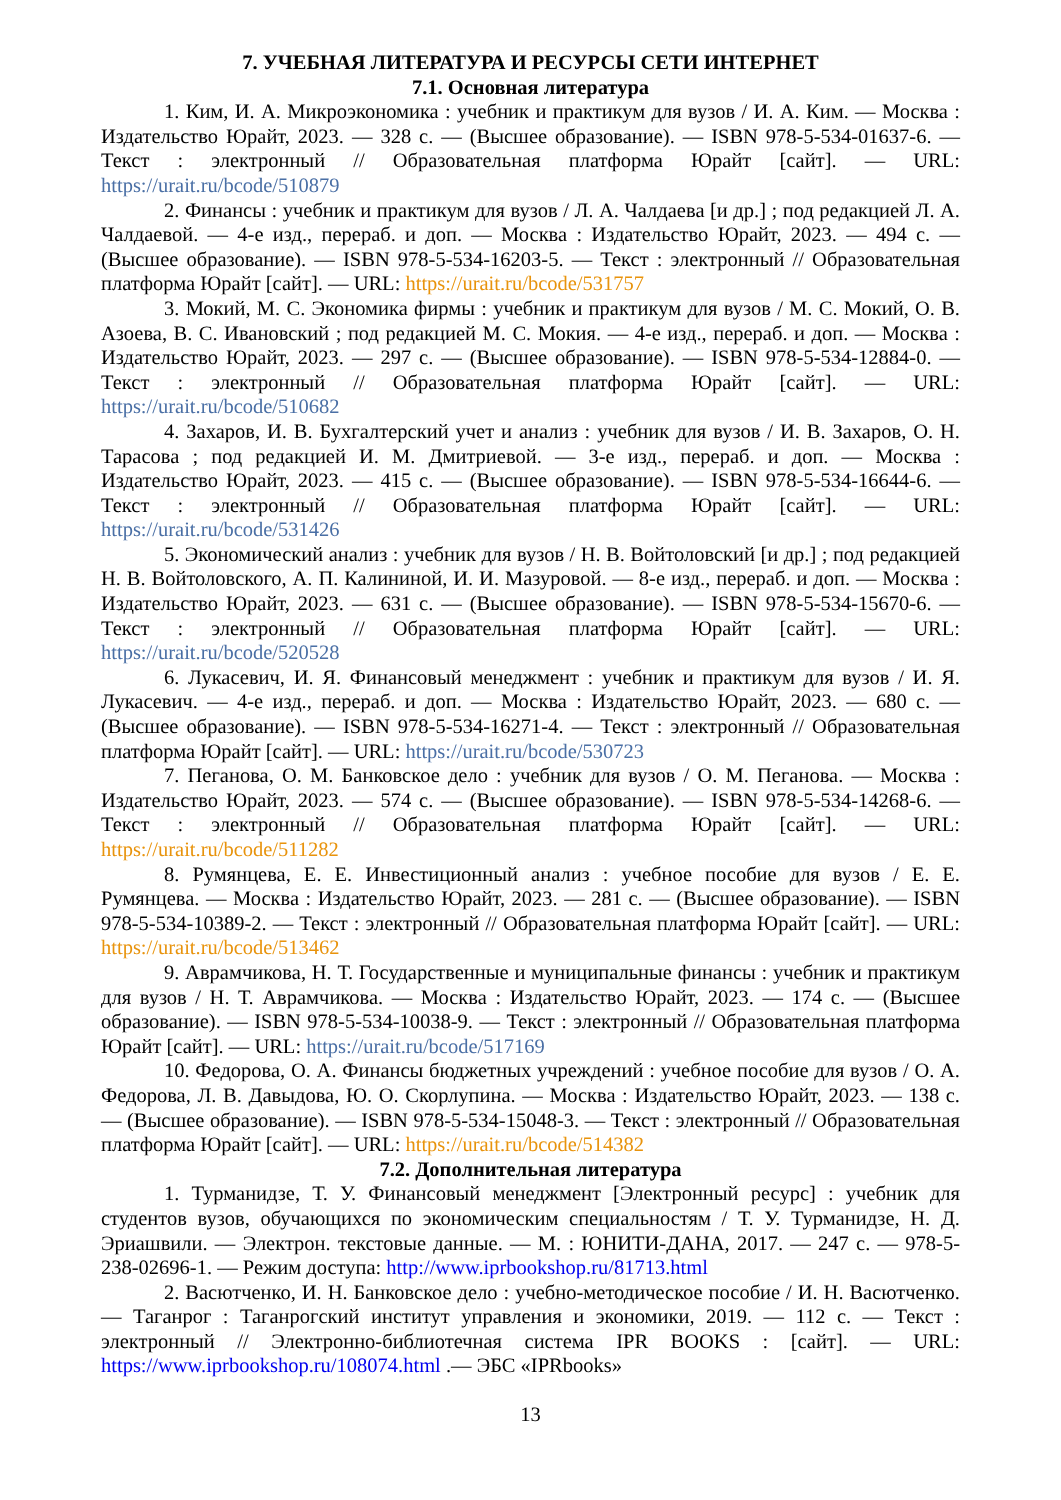7. УЧЕБНАЯ ЛИТЕРАТУРА И РЕСУРСЫ СЕТИ ИНТЕРНЕТ
7.1. Основная литература
1. Ким, И. А. Микроэкономика : учебник и практикум для вузов / И. А. Ким. — Москва : Издательство Юрайт, 2023. — 328 с. — (Высшее образование). — ISBN 978-5-534-01637-6. — Текст : электронный // Образовательная платформа Юрайт [сайт]. — URL: https://urait.ru/bcode/510879
2. Финансы : учебник и практикум для вузов / Л. А. Чалдаева [и др.] ; под редакцией Л. А. Чалдаевой. — 4-е изд., перераб. и доп. — Москва : Издательство Юрайт, 2023. — 494 с. — (Высшее образование). — ISBN 978-5-534-16203-5. — Текст : электронный // Образовательная платформа Юрайт [сайт]. — URL: https://urait.ru/bcode/531757
3. Мокий, М. С. Экономика фирмы : учебник и практикум для вузов / М. С. Мокий, О. В. Азоева, В. С. Ивановский ; под редакцией М. С. Мокия. — 4-е изд., перераб. и доп. — Москва : Издательство Юрайт, 2023. — 297 с. — (Высшее образование). — ISBN 978-5-534-12884-0. — Текст : электронный // Образовательная платформа Юрайт [сайт]. — URL: https://urait.ru/bcode/510682
4. Захаров, И. В. Бухгалтерский учет и анализ : учебник для вузов / И. В. Захаров, О. Н. Тарасова ; под редакцией И. М. Дмитриевой. — 3-е изд., перераб. и доп. — Москва : Издательство Юрайт, 2023. — 415 с. — (Высшее образование). — ISBN 978-5-534-16644-6. — Текст : электронный // Образовательная платформа Юрайт [сайт]. — URL: https://urait.ru/bcode/531426
5. Экономический анализ : учебник для вузов / Н. В. Войтоловский [и др.] ; под редакцией Н. В. Войтоловского, А. П. Калининой, И. И. Мазуровой. — 8-е изд., перераб. и доп. — Москва : Издательство Юрайт, 2023. — 631 с. — (Высшее образование). — ISBN 978-5-534-15670-6. — Текст : электронный // Образовательная платформа Юрайт [сайт]. — URL: https://urait.ru/bcode/520528
6. Лукасевич, И. Я. Финансовый менеджмент : учебник и практикум для вузов / И. Я. Лукасевич. — 4-е изд., перераб. и доп. — Москва : Издательство Юрайт, 2023. — 680 с. — (Высшее образование). — ISBN 978-5-534-16271-4. — Текст : электронный // Образовательная платформа Юрайт [сайт]. — URL: https://urait.ru/bcode/530723
7. Пеганова, О. М. Банковское дело : учебник для вузов / О. М. Пеганова. — Москва : Издательство Юрайт, 2023. — 574 с. — (Высшее образование). — ISBN 978-5-534-14268-6. — Текст : электронный // Образовательная платформа Юрайт [сайт]. — URL: https://urait.ru/bcode/511282
8. Румянцева, Е. Е. Инвестиционный анализ : учебное пособие для вузов / Е. Е. Румянцева. — Москва : Издательство Юрайт, 2023. — 281 с. — (Высшее образование). — ISBN 978-5-534-10389-2. — Текст : электронный // Образовательная платформа Юрайт [сайт]. — URL: https://urait.ru/bcode/513462
9. Аврамчикова, Н. Т. Государственные и муниципальные финансы : учебник и практикум для вузов / Н. Т. Аврамчикова. — Москва : Издательство Юрайт, 2023. — 174 с. — (Высшее образование). — ISBN 978-5-534-10038-9. — Текст : электронный // Образовательная платформа Юрайт [сайт]. — URL: https://urait.ru/bcode/517169
10. Федорова, О. А. Финансы бюджетных учреждений : учебное пособие для вузов / О. А. Федорова, Л. В. Давыдова, Ю. О. Скорлупина. — Москва : Издательство Юрайт, 2023. — 138 с. — (Высшее образование). — ISBN 978-5-534-15048-3. — Текст : электронный // Образовательная платформа Юрайт [сайт]. — URL: https://urait.ru/bcode/514382
7.2. Дополнительная литература
1. Турманидзе, Т. У. Финансовый менеджмент [Электронный ресурс] : учебник для студентов вузов, обучающихся по экономическим специальностям / Т. У. Турманидзе, Н. Д. Эриашвили. — Электрон. текстовые данные. — М. : ЮНИТИ-ДАНА, 2017. — 247 c. — 978-5-238-02696-1. — Режим доступа: http://www.iprbookshop.ru/81713.html
2. Васютченко, И. Н. Банковское дело : учебно-методическое пособие / И. Н. Васютченко. — Таганрог : Таганрогский институт управления и экономики, 2019. — 112 c. — Текст : электронный // Электронно-библиотечная система IPR BOOKS : [сайт]. — URL: https://www.iprbookshop.ru/108074.html .— ЭБС «IPRbooks»
13